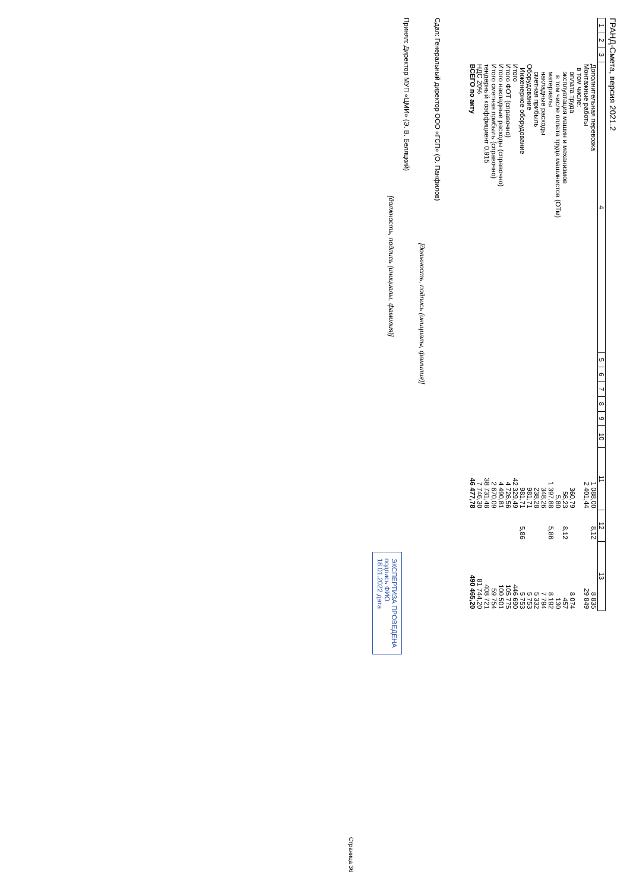ГРАНД-Смета, версия 2021.2
| 1 | 2 | 3 | 4 | 5 | 6 | 7 | 8 | 9 | 10 | 11 | 12 | 13 |
| --- | --- | --- | --- | --- | --- | --- | --- | --- | --- | --- | --- | --- |
| | | | Дополнительная перевозка | | | | | | | 1 088,00 | 8,12 | 8 835 |
| | | | Монтажные работы | | | | | | | 2 401,44 | | 29 849 |
| | | | в том числе: | | | | | | | | | |
| | | | оплата труда | | | | | | | 360,79 | | 8 074 |
| | | | эксплуатация машин и механизмов | | | | | | | 56,23 | 8,12 | 457 |
| | | | в том числе оплата труда машинистов (ОТм) | | | | | | | 5,80 | | 130 |
| | | | материалы | | | | | | | 1 397,88 | 5,86 | 8 192 |
| | | | накладные расходы | | | | | | | 348,26 | | 7 794 |
| | | | сметная прибыль | | | | | | | 238,28 | | 5 332 |
| | | | Оборудование | | | | | | | 981,71 | | 5 753 |
| | | | Инженерное оборудование | | | | | | | 981,71 | 5,86 | 5 753 |
| | | | Итого | | | | | | | 42 329,49 | | 446 690 |
| | | | Итого ФОТ (справочно) | | | | | | | 4 726,56 | | 105 775 |
| | | | Итого накладные расходы (справочно) | | | | | | | 4 490,81 | | 100 501 |
| | | | Итого сметная прибыль (справочно) | | | | | | | 2 670,09 | | 59 754 |
| | | | тендерный коэффициент 0,915 | | | | | | | 38 731,48 | | 408 721 |
| | | | НДС 20% | | | | | | | 7 746,30 | | 81 744,20 |
| | | | ВСЕГО по акту | | | | | | | 46 477,78 | | 490 465,20 |
Сдал: Генеральный директор ООО «ГСП» (О. Панфилов)
[должность, подпись (инициалы, фамилия)]
Принял: Директор МУП «ЦМИ» (Э. В. Беляцкий)
[должность, подпись (инициалы, фамилия)]
ЭКСПЕРТИЗА ПРОВЕДЕНА
подпись ФИО
18.01.2022 дата
Страница 36